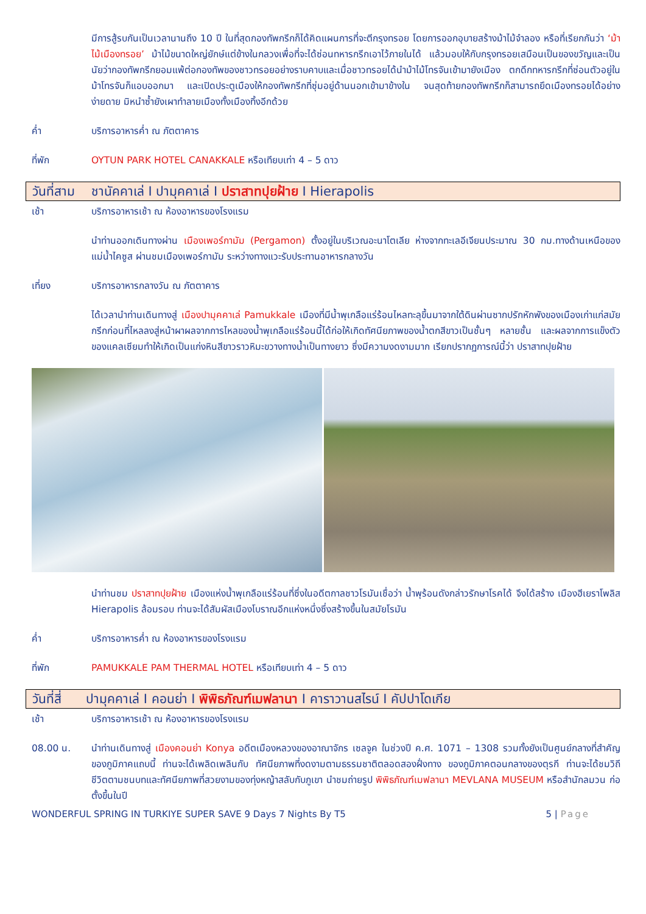มีการสู้รบกันเป็นเวลานานถึง 10 ปี ในที่สุดกองทัพกรีกก็ได้คิดแผนการที่จะตีกรุงทรอย โดยการออกอุบายสร้างม้าไม้จำลอง หรือที่เรียกกันว่า ‘ม้าไม้เมืองทรอย’ ม้าไม้ขนาดใหญ่ยักษ์แต่ข้างในกลวงเพื่อที่จะได้ซ่อนทหารกรีกเอาไว้ภายในได้ แล้วมอบให้กับกรุงทรอยเสมือนเป็นของขวัญและเป็นนัยว่ากองทัพกรีกยอมแพ้ต่อกองทัพของชาวทรอยอย่างราบคาบและเมื่อชาวทรอยได้นำม้าไม้โทรจันเข้ามายังเมือง ตกดึกทหารกรีกที่ซ่อนตัวอยู่ในม้าโทรจันก็แอบออกมา และเปิดประตูเมืองให้กองทัพกรีกที่ซุ่มอยู่ด้านนอกเข้ามาข้างใน จนสุดท้ายกองทัพกรีกก็สามารถยึดเมืองทรอยได้อย่างง่ายดาย มิหนำซ้ำยังเผาทำลายเมืองทั้งเมืองทิ้งอีกด้วย
ค่ำ บริการอาหารค่ำ ณ ภัตตาคาร
ที่พัก OYTUN PARK HOTEL CANAKKALE หรือเทียบเท่า 4 – 5 ดาว
วันที่สาม ชานัคคาเล่ I ปามุคคาเล่ I ปราสาทปุยฝ้าย I Hierapolis
เช้า บริการอาหารเช้า ณ ห้องอาหารของโรงแรม
นำท่านออกเดินทางผ่าน เมืองเพอร์กามัม (Pergamon) ตั้งอยู่ในบริเวณอะนาโตเลีย ห่างจากทะเลอีเจียนประมาณ 30 กม.ทางด้านเหนือของแม่น้ำไคซูส ผ่านชมเมืองเพอร์กามัม ระหว่างทางแวะรับประทานอาหารกลางวัน
เที่ยง บริการอาหารกลางวัน ณ ภัตตาคาร
ได้เวลานำท่านเดินทางสู่ เมืองปามุคคาเล่ Pamukkale เมืองที่มีน้ำพุเกลือแร่ร้อนไหลทะลุขึ้นมาจากใต้ดินผ่านซากปรักหักพังของเมืองเก่าแก่สมัยกรีกก่อนที่ไหลลงสู่หน้าผาผลจากการไหลของน้ำพุเกลือแร่ร้อนนี้ได้ก่อให้เกิดทัศนียภาพของน้ำตกสีขาวเป็นชั้นๆ หลายชั้น และผลจากการแข็งตัวของแคลเซียมทำให้เกิดเป็นแก่งหินสีขาวราวหิมะขวางทางน้ำเป็นทางยาว ซึ่งมีความงดงามมาก เรียกปรากฏการณ์นี้ว่า ปราสาทปุยฝ้าย
นำท่านชม ปราสาทปุยฝ้าย เมืองแห่งน้ำพุเกลือแร่ร้อนที่ซึ่งในอดีตกาลชาวโรมันเชื่อว่า น้ำพุร้อนดังกล่าวรักษาโรคได้ จึงได้สร้าง เมืองฮีเยราโพลิส Hierapolis ล้อมรอบ ท่านจะได้สัมผัสเมืองโบราณอีกแห่งหนึ่งซึ่งสร้างขึ้นในสมัยโรมัน
ค่ำ บริการอาหารค่ำ ณ ห้องอาหารของโรงแรม
ที่พัก PAMUKKALE PAM THERMAL HOTEL หรือเทียบเท่า 4 – 5 ดาว
วันที่สี่ ปามุคคาเล่ I คอนย่า I พิพิธภัณฑ์เมฟลานา I คาราวานสไรน์ I คัปปาโดเกีย
เช้า บริการอาหารเช้า ณ ห้องอาหารของโรงแรม
08.00 น. นำท่านเดินทางสู่ เมืองคอนย่า Konya อดีตเมืองหลวงของอาณาจักร เซลจูค ในช่วงปี ค.ศ. 1071 – 1308 รวมทั้งยังเป็นศูนย์กลางที่สำคัญของภูมิภาคแถบนี้ ท่านจะได้เพลิดเพลินกับ ทัศนียภาพที่งดงามตามธรรมชาติตลอดสองฝั่งทาง ของภูมิภาคตอนกลางของตุรกี ท่านจะได้ชมวิถีชีวิตตามชนบทและทัศนียภาพที่สวยงามของทุ่งหญ้าสลับกับภูเขา นำชมถ่ายรูป พิพิธภัณฑ์เมฟลานา MEVLANA MUSEUM หรือสำนักลมวน ก่อตั้งขึ้นในปี
WONDERFUL SPRING IN TURKIYE SUPER SAVE 9 Days 7 Nights By T5 5 | Page